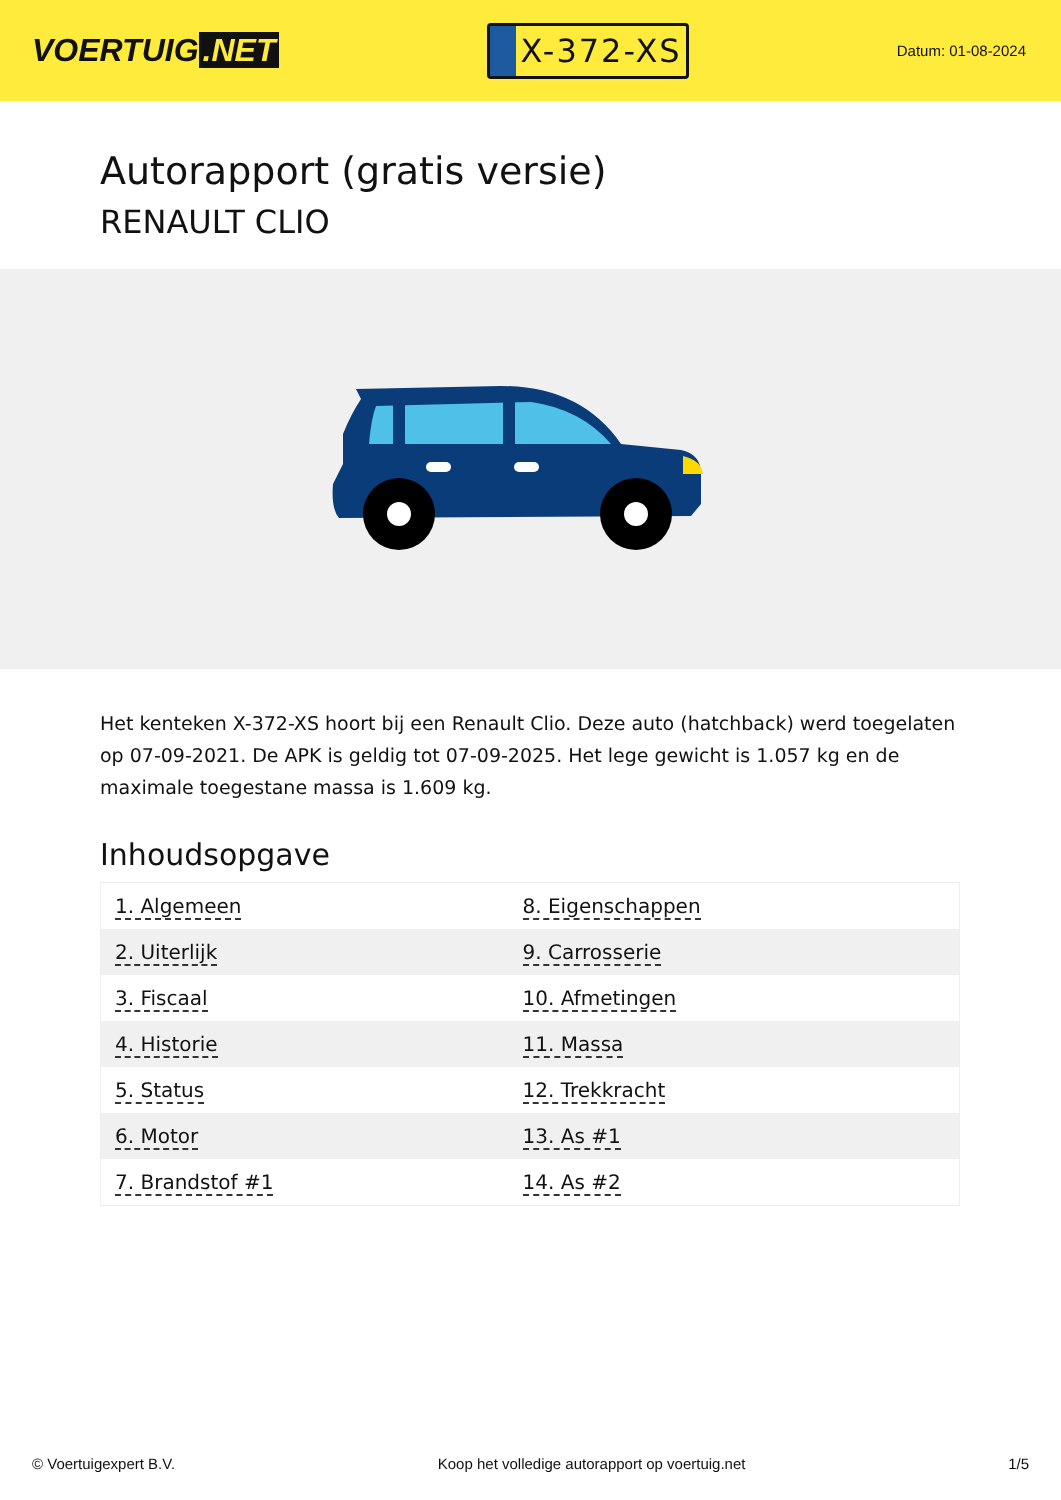VOERTUIG.NET
X-372-XS
Datum: 01-08-2024
Autorapport (gratis versie)
RENAULT CLIO
Het kenteken X-372-XS hoort bij een Renault Clio. Deze auto (hatchback) werd toegelaten op 07-09-2021. De APK is geldig tot 07-09-2025. Het lege gewicht is 1.057 kg en de maximale toegestane massa is 1.609 kg.
Inhoudsopgave
| 1. Algemeen | 8. Eigenschappen |
| 2. Uiterlijk | 9. Carrosserie |
| 3. Fiscaal | 10. Afmetingen |
| 4. Historie | 11. Massa |
| 5. Status | 12. Trekkracht |
| 6. Motor | 13. As #1 |
| 7. Brandstof #1 | 14. As #2 |
© Voertuigexpert B.V. Koop het volledige autorapport op voertuig.net 1/5